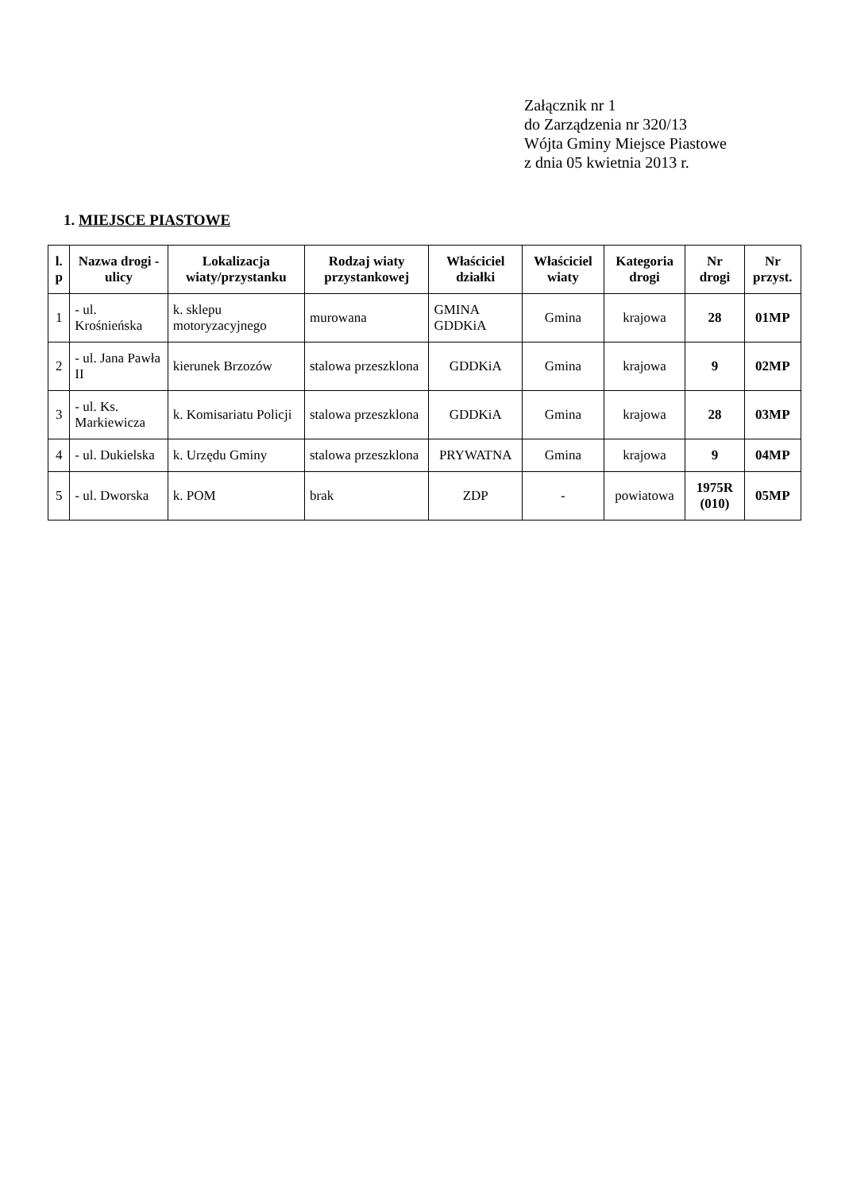Załącznik nr 1
do Zarządzenia nr 320/13
Wójta Gminy Miejsce Piastowe
z dnia 05 kwietnia 2013 r.
1. MIEJSCE PIASTOWE
| l. p | Nazwa drogi - ulicy | Lokalizacja wiaty/przystanku | Rodzaj wiaty przystankowej | Właściciel działki | Właściciel wiaty | Kategoria drogi | Nr drogi | Nr przyst. |
| --- | --- | --- | --- | --- | --- | --- | --- | --- |
| 1 | - ul. Krośnieńska | k. sklepu motoryzacyjnego | murowana | GMINA GDDKiA | Gmina | krajowa | 28 | 01MP |
| 2 | - ul. Jana Pawła II | kierunek Brzozów | stalowa przeszklona | GDDKiA | Gmina | krajowa | 9 | 02MP |
| 3 | - ul. Ks. Markiewicza | k. Komisariatu Policji | stalowa przeszklona | GDDKiA | Gmina | krajowa | 28 | 03MP |
| 4 | - ul. Dukielska | k. Urzędu Gminy | stalowa przeszklona | PRYWATNA | Gmina | krajowa | 9 | 04MP |
| 5 | - ul. Dworska | k. POM | brak | ZDP | - | powiatowa | 1975R (010) | 05MP |